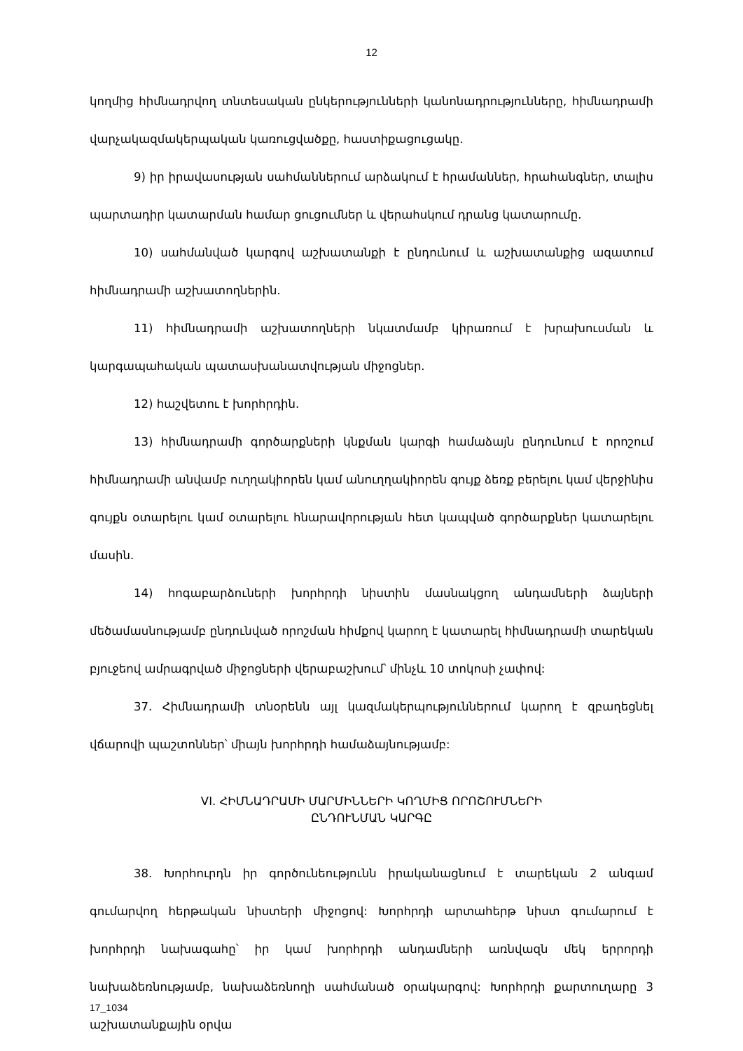12
կողմից հիմնադրվող տնտեսական ընկերությունների կանոնադրությունները, հիմնադրամի վարչակազմակերպական կառուցվածքը, հաստիքացուցակը.
9) իր իրավասության սահմաններում արձակում է հրամաններ, հրահանգներ, տալիս պարտադիր կատարման համար ցուցումներ և վերահսկում դրանց կատարումը.
10) սահմանված կարգով աշխատանքի է ընդունում և աշխատանքից ազատում հիմնադրամի աշխատողներին.
11) հիմնադրամի աշխատողների նկատմամբ կիրառում է խրախուսման և կարգապահական պատասխանատվության միջոցներ.
12) հաշվետու է խորհրդին.
13) հիմնադրամի գործարքների կնքման կարգի համաձայն ընդունում է որոշում հիմնադրամի անվամբ ուղղակիորեն կամ անուղղակիորեն գույք ձեռք բերելու կամ վերջինիս գույքն օտարելու կամ օտարելու հնարավորության հետ կապված գործարքներ կատարելու մասին.
14) հոգաբարձուների խորհրդի նիստին մասնակցող անդամների ձայների մեծամասնությամբ ընդունված որոշման հիմքով կարող է կատարել հիմնադրամի տարեկան բյուջեով ամրագրված միջոցների վերաբաշխում՝ մինչև 10 տոկոսի չափով:
37. Հիմնադրամի տնօրենն այլ կազմակերպություններում կարող է զբաղեցնել վճարովի պաշտոններ՝ միայն խորհրդի համաձայնությամբ:
VI. ՀԻՄՆԱԴՐԱՄԻ ՄԱՐՄԻՆՆԵՐԻ ԿՈՂՄԻՑ ՈՐՈՇՈՒՄՆԵՐԻ
ԸՆԴՈՒՆՄԱՆ ԿԱՐԳԸ
38. Խորհուրդն իր գործունեությունն իրականացնում է տարեկան 2 անգամ գումարվող հերթական նիստերի միջոցով: Խորհրդի արտահերթ նիստ գումարում է խորհրդի նախագահը՝ իր կամ խորհրդի անդամների առնվազն մեկ երրորդի նախաձեռնությամբ, նախաձեռնողի սահմանած օրակարգով: Խորհրդի քարտուղարը 3 աշխատանքային օրվա
17_1034